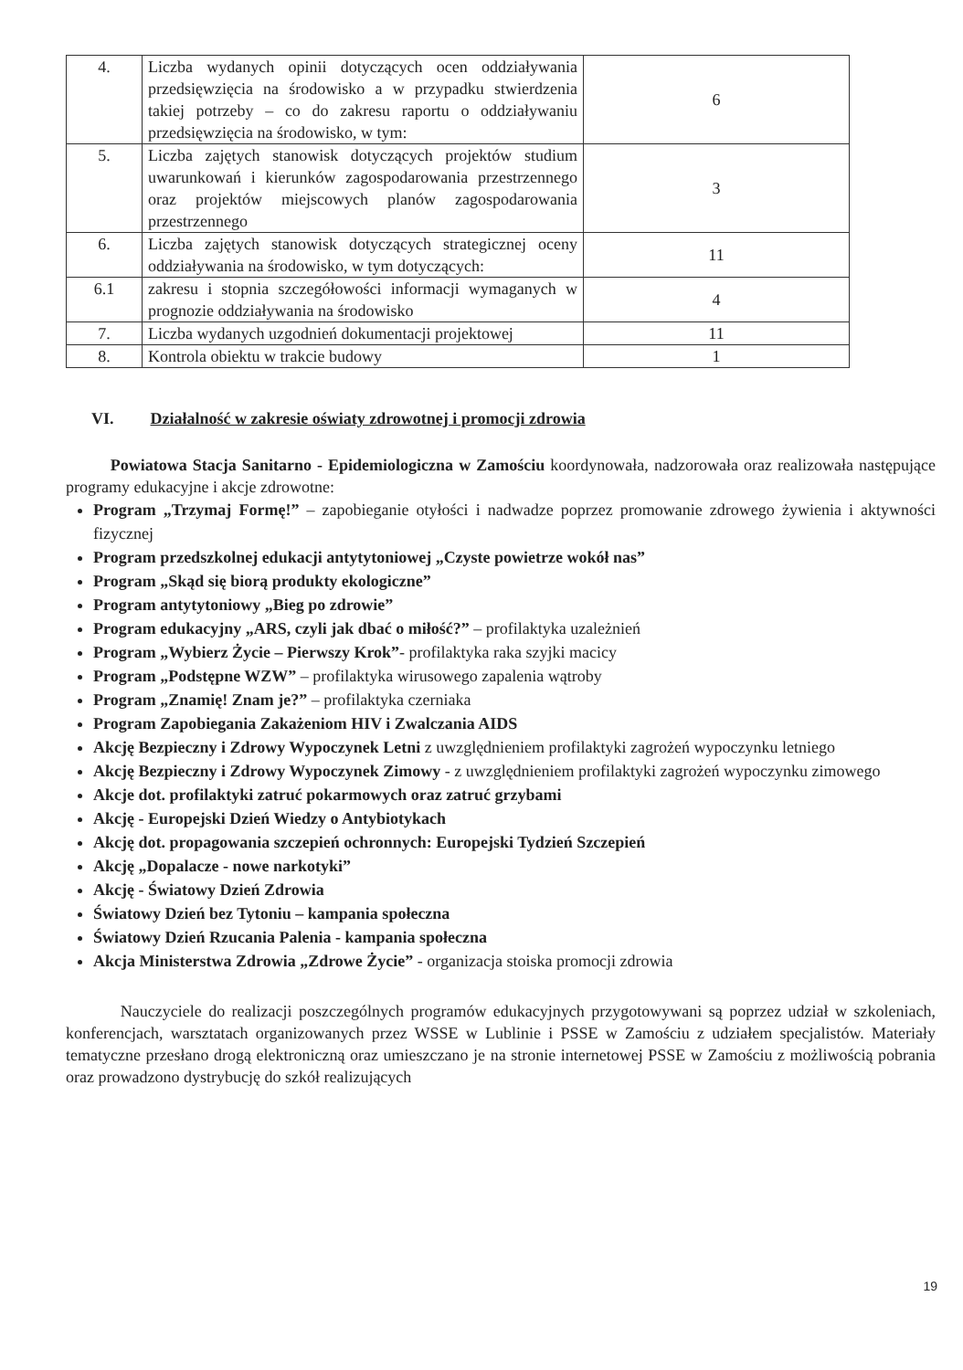| 4. | Liczba wydanych opinii dotyczących ocen oddziaływania przedsięwzięcia na środowisko a w przypadku stwierdzenia takiej potrzeby – co do zakresu raportu o oddziaływaniu przedsięwzięcia na środowisko, w tym: | 6 |
| 5. | Liczba zajętych stanowisk dotyczących projektów studium uwarunkowań i kierunków zagospodarowania przestrzennego oraz projektów miejscowych planów zagospodarowania przestrzennego | 3 |
| 6. | Liczba zajętych stanowisk dotyczących strategicznej oceny oddziaływania na środowisko, w tym dotyczących: | 11 |
| 6.1 | zakresu i stopnia szczegółowości informacji wymaganych w prognozie oddziaływania na środowisko | 4 |
| 7. | Liczba wydanych uzgodnień dokumentacji projektowej | 11 |
| 8. | Kontrola obiektu w trakcie budowy | 1 |
VI. Działalność w zakresie oświaty zdrowotnej i promocji zdrowia
Powiatowa Stacja Sanitarno - Epidemiologiczna w Zamościu koordynowała, nadzorowała oraz realizowała następujące programy edukacyjne i akcje zdrowotne:
Program „Trzymaj Formę!” – zapobieganie otyłości i nadwadze poprzez promowanie zdrowego żywienia i aktywności fizycznej
Program przedszkolnej edukacji antytytoniowej „Czyste powietrze wokół nas”
Program „Skąd się biorą produkty ekologiczne”
Program antytytoniowy „Bieg po zdrowie”
Program edukacyjny „ARS, czyli jak dbać o miłość?” – profilaktyka uzależnień
Program „Wybierz Życie – Pierwszy Krok”- profilaktyka raka szyjki macicy
Program „Podstępne WZW” – profilaktyka wirusowego zapalenia wątroby
Program „Znamię! Znam je?” – profilaktyka czerniaka
Program Zapobiegania Zakażeniom HIV i Zwalczania AIDS
Akcję Bezpieczny i Zdrowy Wypoczynek Letni z uwzględnieniem profilaktyki zagrożeń wypoczynku letniego
Akcję Bezpieczny i Zdrowy Wypoczynek Zimowy - z uwzględnieniem profilaktyki zagrożeń wypoczynku zimowego
Akcje dot. profilaktyki zatruć pokarmowych oraz zatruć grzybami
Akcję - Europejski Dzień Wiedzy o Antybiotykach
Akcję dot. propagowania szczepień ochronnych: Europejski Tydzień Szczepień
Akcję „Dopalacze - nowe narkotyki”
Akcję - Światowy Dzień Zdrowia
Światowy Dzień bez Tytoniu – kampania społeczna
Światowy Dzień Rzucania Palenia - kampania społeczna
Akcja Ministerstwa Zdrowia „Zdrowe Życie” - organizacja stoiska promocji zdrowia
Nauczyciele do realizacji poszczególnych programów edukacyjnych przygotowywani są poprzez udział w szkoleniach, konferencjach, warsztatach organizowanych przez WSSE w Lublinie i PSSE w Zamościu z udziałem specjalistów. Materiały tematyczne przesłano drogą elektroniczną oraz umieszczano je na stronie internetowej PSSE w Zamościu z możliwością pobrania oraz prowadzono dystrybucję do szkół realizujących
19